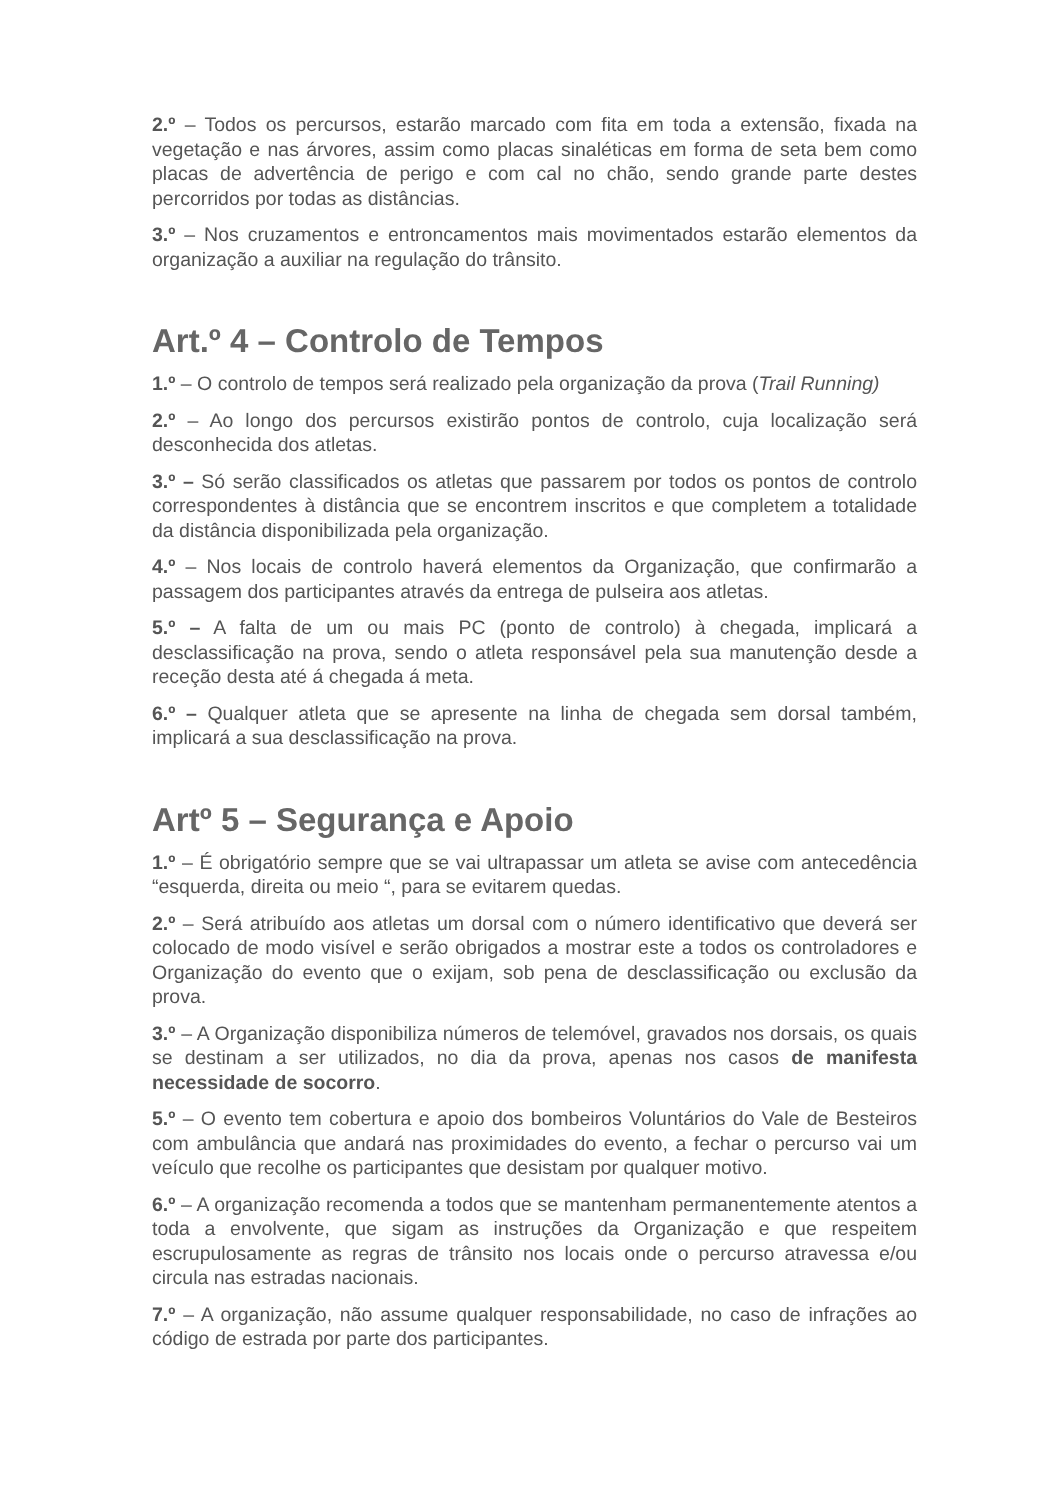2.º – Todos os percursos, estarão marcado com fita em toda a extensão, fixada na vegetação e nas árvores, assim como placas sinaléticas em forma de seta bem como placas de advertência de perigo e com cal no chão, sendo grande parte destes percorridos por todas as distâncias.
3.º – Nos cruzamentos e entroncamentos mais movimentados estarão elementos da organização a auxiliar na regulação do trânsito.
Art.º 4 – Controlo de Tempos
1.º – O controlo de tempos será realizado pela organização da prova (Trail Running)
2.º – Ao longo dos percursos existirão pontos de controlo, cuja localização será desconhecida dos atletas.
3.º – Só serão classificados os atletas que passarem por todos os pontos de controlo correspondentes à distância que se encontrem inscritos e que completem a totalidade da distância disponibilizada pela organização.
4.º – Nos locais de controlo haverá elementos da Organização, que confirmarão a passagem dos participantes através da entrega de pulseira aos atletas.
5.º – A falta de um ou mais PC (ponto de controlo) à chegada, implicará a desclassificação na prova, sendo o atleta responsável pela sua manutenção desde a receção desta até á chegada á meta.
6.º – Qualquer atleta que se apresente na linha de chegada sem dorsal também, implicará a sua desclassificação na prova.
Artº 5 – Segurança e Apoio
1.º – É obrigatório sempre que se vai ultrapassar um atleta se avise com antecedência “esquerda, direita ou meio “, para se evitarem quedas.
2.º – Será atribuído aos atletas um dorsal com o número identificativo que deverá ser colocado de modo visível e serão obrigados a mostrar este a todos os controladores e Organização do evento que o exijam, sob pena de desclassificação ou exclusão da prova.
3.º – A Organização disponibiliza números de telemóvel, gravados nos dorsais, os quais se destinam a ser utilizados, no dia da prova, apenas nos casos de manifesta necessidade de socorro.
5.º – O evento tem cobertura e apoio dos bombeiros Voluntários do Vale de Besteiros com ambulância que andará nas proximidades do evento, a fechar o percurso vai um veículo que recolhe os participantes que desistam por qualquer motivo.
6.º – A organização recomenda a todos que se mantenham permanentemente atentos a toda a envolvente, que sigam as instruções da Organização e que respeitem escrupulosamente as regras de trânsito nos locais onde o percurso atravessa e/ou circula nas estradas nacionais.
7.º – A organização, não assume qualquer responsabilidade, no caso de infrações ao código de estrada por parte dos participantes.